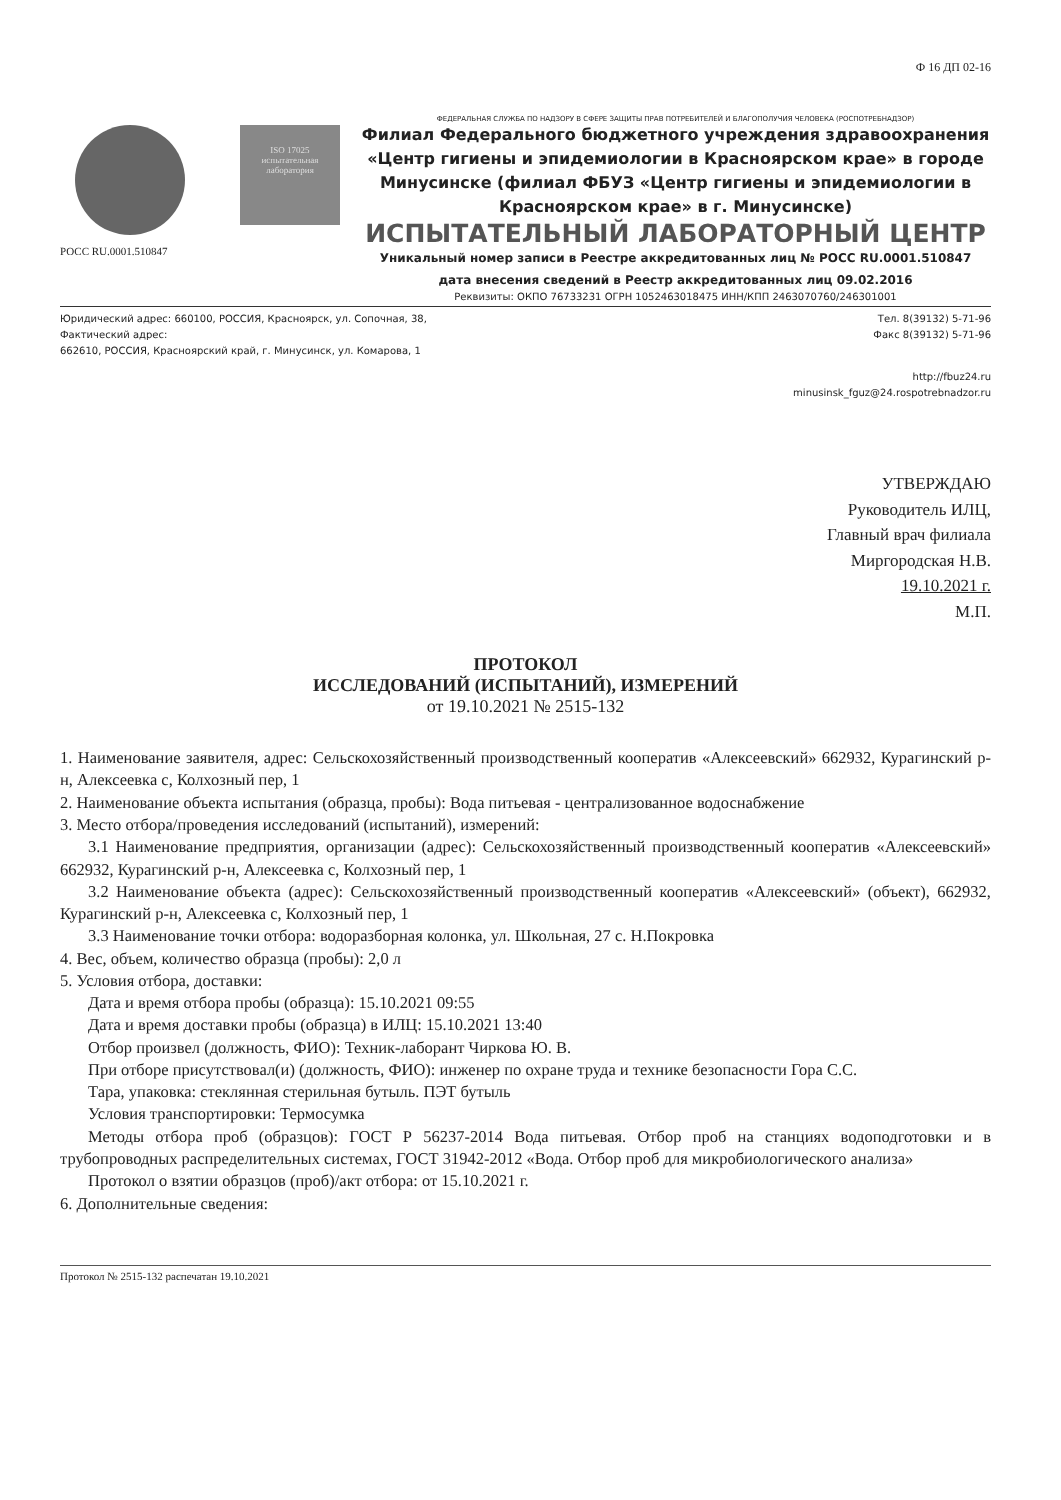Ф 16 ДП 02-16
ISO 17025
испытательная лаборатория
РОСС RU.0001.510847
ФЕДЕРАЛЬНАЯ СЛУЖБА ПО НАДЗОРУ В СФЕРЕ ЗАЩИТЫ ПРАВ ПОТРЕБИТЕЛЕЙ И БЛАГОПОЛУЧИЯ ЧЕЛОВЕКА (РОСПОТРЕБНАДЗОР)
Филиал Федерального бюджетного учреждения здравоохранения «Центр гигиены и эпидемиологии в Красноярском крае» в городе Минусинске (филиал ФБУЗ «Центр гигиены и эпидемиологии в Красноярском крае» в г. Минусинске)
ИСПЫТАТЕЛЬНЫЙ ЛАБОРАТОРНЫЙ ЦЕНТР
Уникальный номер записи в Реестре аккредитованных лиц № РОСС RU.0001.510847
дата внесения сведений в Реестр аккредитованных лиц 09.02.2016
Реквизиты: ОКПО 76733231 ОГРН 1052463018475 ИНН/КПП 2463070760/246301001
Юридический адрес: 660100, РОССИЯ, Красноярск, ул. Сопочная, 38,
Фактический адрес:
662610, РОССИЯ, Красноярский край, г. Минусинск, ул. Комарова, 1
Тел. 8(39132) 5-71-96
Факс 8(39132) 5-71-96
http://fbuz24.ru
minusinsk_fguz@24.rospotrebnadzor.ru
УТВЕРЖДАЮ
Руководитель ИЛЦ,
Главный врач филиала
Миргородская Н.В.
19.10.2021 г.
М.П.
ПРОТОКОЛ
ИССЛЕДОВАНИЙ (ИСПЫТАНИЙ), ИЗМЕРЕНИЙ
от 19.10.2021 № 2515-132
1. Наименование заявителя, адрес: Сельскохозяйственный производственный кооператив «Алексеевский» 662932, Курагинский р-н, Алексеевка с, Колхозный пер, 1
2. Наименование объекта испытания (образца, пробы): Вода питьевая - централизованное водоснабжение
3. Место отбора/проведения исследований (испытаний), измерений:
3.1 Наименование предприятия, организации (адрес): Сельскохозяйственный производственный кооператив «Алексеевский» 662932, Курагинский р-н, Алексеевка с, Колхозный пер, 1
3.2 Наименование объекта (адрес): Сельскохозяйственный производственный кооператив «Алексеевский» (объект), 662932, Курагинский р-н, Алексеевка с, Колхозный пер, 1
3.3 Наименование точки отбора: водоразборная колонка, ул. Школьная, 27 с. Н.Покровка
4. Вес, объем, количество образца (пробы): 2,0 л
5. Условия отбора, доставки:
Дата и время отбора пробы (образца): 15.10.2021 09:55
Дата и время доставки пробы (образца) в ИЛЦ: 15.10.2021 13:40
Отбор произвел (должность, ФИО): Техник-лаборант Чиркова Ю. В.
При отборе присутствовал(и) (должность, ФИО): инженер по охране труда и технике безопасности Гора С.С.
Тара, упаковка: стеклянная стерильная бутыль. ПЭТ бутыль
Условия транспортировки: Термосумка
Методы отбора проб (образцов): ГОСТ Р 56237-2014 Вода питьевая. Отбор проб на станциях водоподготовки и в трубопроводных распределительных системах, ГОСТ 31942-2012 «Вода. Отбор проб для микробиологического анализа»
Протокол о взятии образцов (проб)/акт отбора: от 15.10.2021 г.
6. Дополнительные сведения:
Протокол № 2515-132 распечатан 19.10.2021